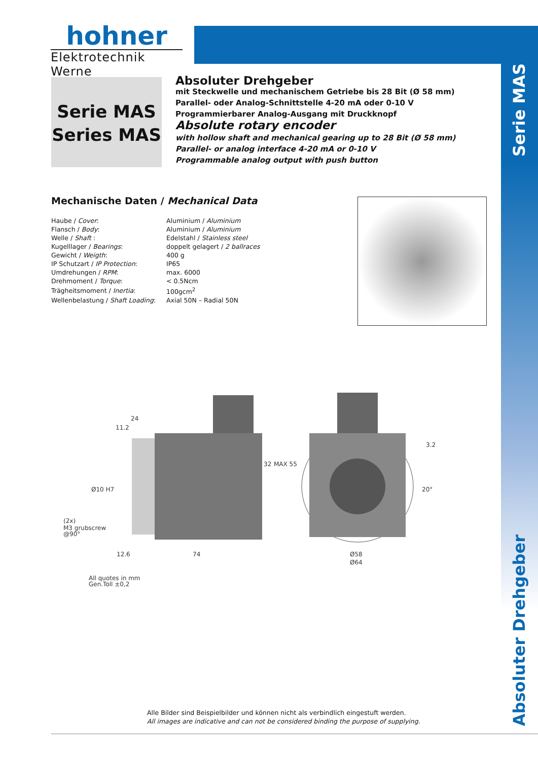hohner
Elektrotechnik Werne
Serie MAS
Series MAS
Absoluter Drehgeber
mit Steckwelle und mechanischem Getriebe bis 28 Bit (Ø 58 mm)
Parallel- oder Analog-Schnittstelle 4-20 mA oder 0-10 V
Programmierbarer Analog-Ausgang mit Druckknopf
Absolute rotary encoder
with hollow shaft and mechanical gearing up to 28 Bit (Ø 58 mm)
Parallel- or analog interface 4-20 mA or 0-10 V
Programmable analog output with push button
Serie MAS
Mechanische Daten / Mechanical Data
| Haube / Cover : | Aluminium / Aluminium |
| Flansch / Body : | Aluminium / Aluminium |
| Welle / Shaft : | Edelstahl / Stainless steel |
| Kugelllager / Bearings : | doppelt gelagert / 2 ballraces |
| Gewicht / Weigth : | 400 g |
| IP Schutzart / IP Protection : | IP65 |
| Umdrehungen / RPM : | max. 6000 |
| Drehmoment / Torque : | < 0.5Ncm |
| Trägheitsmoment / Inertia : | 100gcm<sup>2</sup> |
| Wellenbelastung / Shaft Loading : | Axial 50N – Radial 50N |
24
11.2
12.6
74
3.2
Ø58
Ø64
(2x)
M3 grubscrew
@90°
32
MAX 55
Ø10 H7
20°
All quotes in mm
Gen.Toll ±0,2
Absoluter Drehgeber
Alle Bilder sind Beispielbilder und können nicht als verbindlich eingestuft werden.
All images are indicative and can not be considered binding the purpose of supplying.